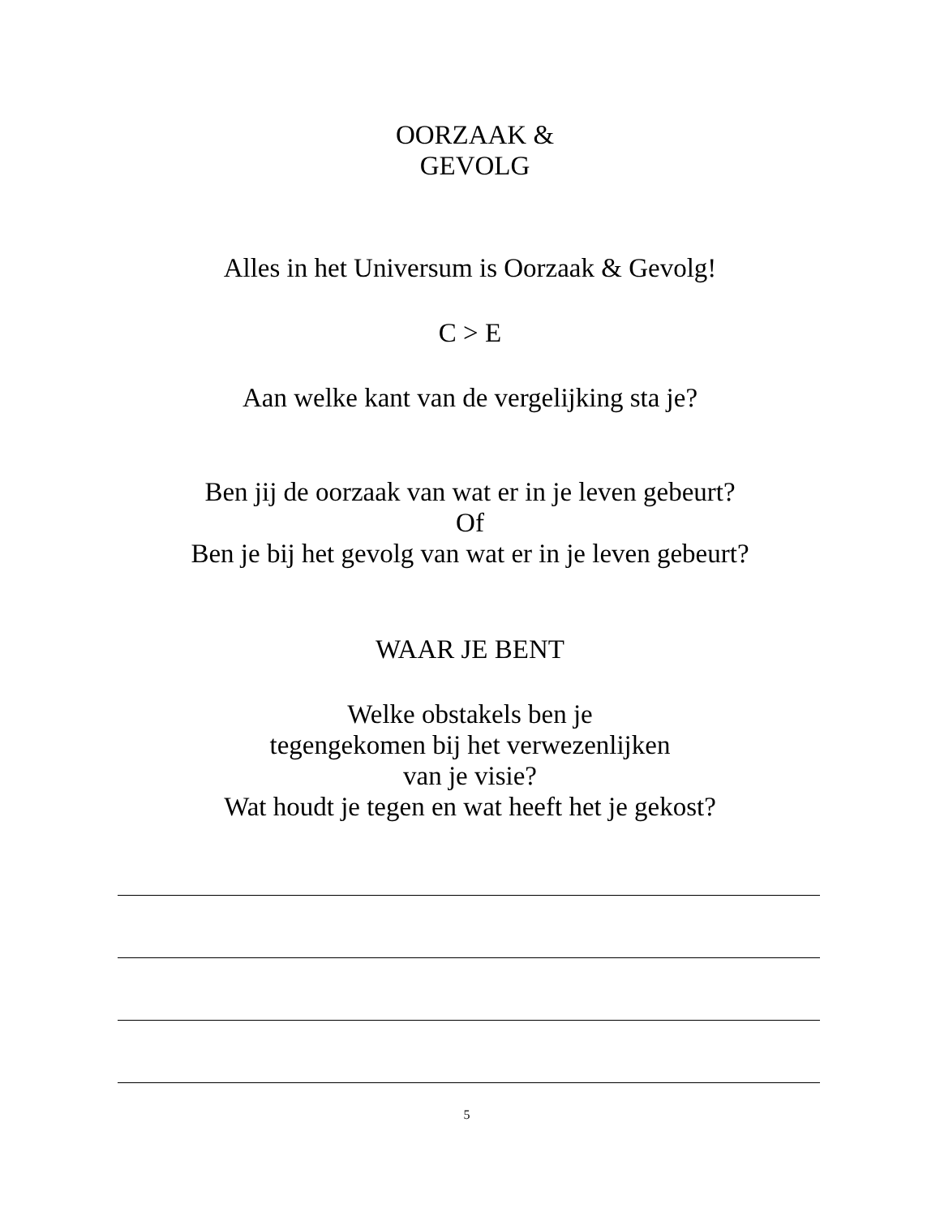OORZAAK &
GEVOLG
Alles in het Universum is Oorzaak & Gevolg!
C > E
Aan welke kant van de vergelijking sta je?
Ben jij de oorzaak van wat er in je leven gebeurt?
Of
Ben je bij het gevolg van wat er in je leven gebeurt?
WAAR JE BENT
Welke obstakels ben je
tegengekomen bij het verwezenlijken
van je visie?
Wat houdt je tegen en wat heeft het je gekost?
5